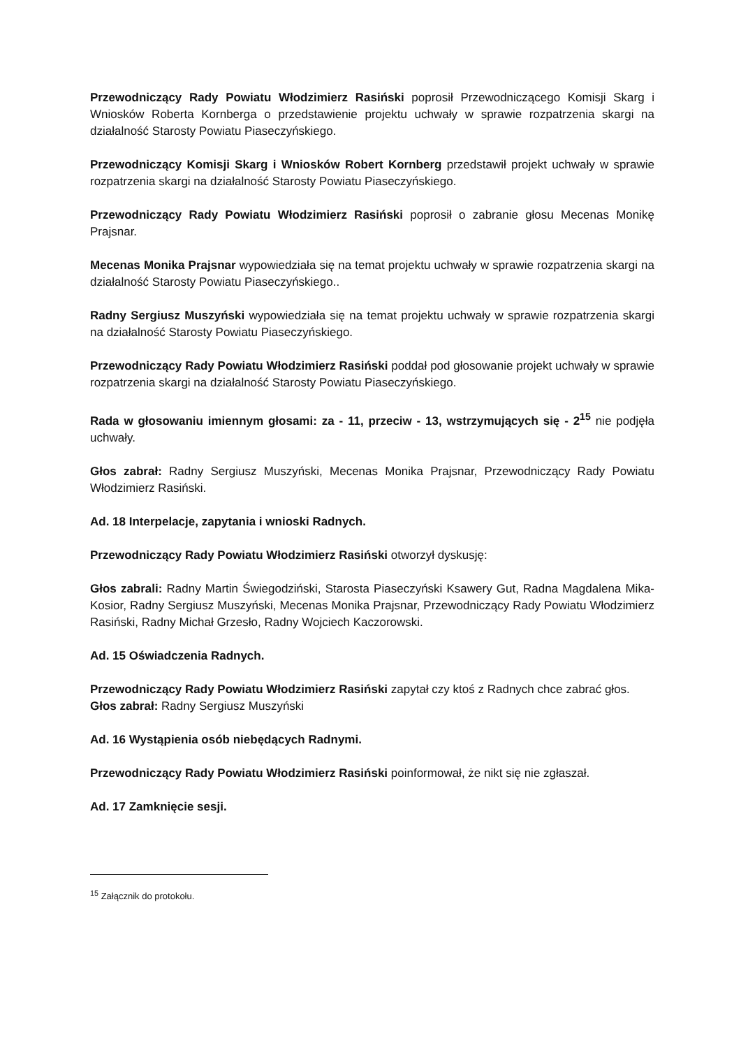Przewodniczący Rady Powiatu Włodzimierz Rasiński poprosił Przewodniczącego Komisji Skarg i Wniosków Roberta Kornberga o przedstawienie projektu uchwały w sprawie rozpatrzenia skargi na działalność Starosty Powiatu Piaseczyńskiego.
Przewodniczący Komisji Skarg i Wniosków Robert Kornberg przedstawił projekt uchwały w sprawie rozpatrzenia skargi na działalność Starosty Powiatu Piaseczyńskiego.
Przewodniczący Rady Powiatu Włodzimierz Rasiński poprosił o zabranie głosu Mecenas Monikę Prajsnar.
Mecenas Monika Prajsnar wypowiedziała się na temat projektu uchwały w sprawie rozpatrzenia skargi na działalność Starosty Powiatu Piaseczyńskiego..
Radny Sergiusz Muszyński wypowiedziała się na temat projektu uchwały w sprawie rozpatrzenia skargi na działalność Starosty Powiatu Piaseczyńskiego.
Przewodniczący Rady Powiatu Włodzimierz Rasiński poddał pod głosowanie projekt uchwały w sprawie rozpatrzenia skargi na działalność Starosty Powiatu Piaseczyńskiego.
Rada w głosowaniu imiennym głosami: za - 11, przeciw - 13, wstrzymujących się - 2<sup>15</sup> nie podjęła uchwały.
Głos zabrał: Radny Sergiusz Muszyński, Mecenas Monika Prajsnar, Przewodniczący Rady Powiatu Włodzimierz Rasiński.
Ad. 18 Interpelacje, zapytania i wnioski Radnych.
Przewodniczący Rady Powiatu Włodzimierz Rasiński otworzył dyskusję:
Głos zabrali: Radny Martin Świegodziński, Starosta Piaseczyński Ksawery Gut, Radna Magdalena Mika-Kosior, Radny Sergiusz Muszyński, Mecenas Monika Prajsnar, Przewodniczący Rady Powiatu Włodzimierz Rasiński, Radny Michał Grzesło, Radny Wojciech Kaczorowski.
Ad. 15 Oświadczenia Radnych.
Przewodniczący Rady Powiatu Włodzimierz Rasiński zapytał czy ktoś z Radnych chce zabrać głos.
Głos zabrał: Radny Sergiusz Muszyński
Ad. 16 Wystąpienia osób niebędących Radnymi.
Przewodniczący Rady Powiatu Włodzimierz Rasiński poinformował, że nikt się nie zgłaszał.
Ad. 17 Zamknięcie sesji.
<sup>15</sup> Załącznik do protokołu.